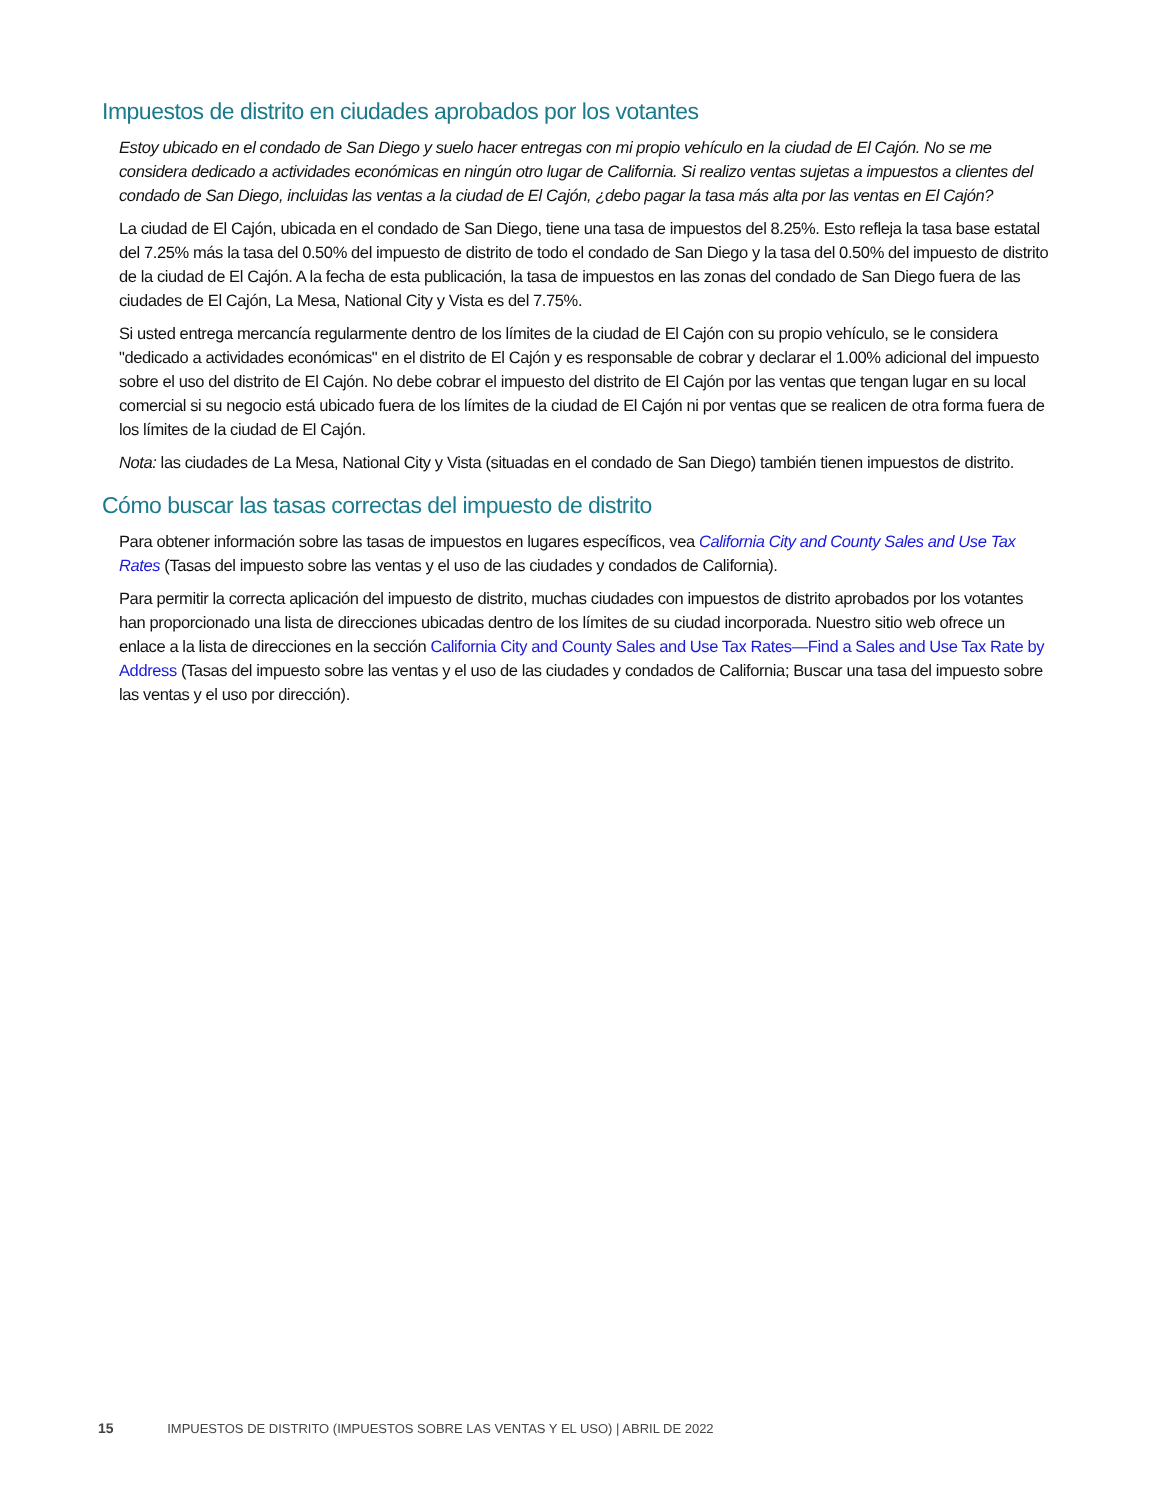Impuestos de distrito en ciudades aprobados por los votantes
Estoy ubicado en el condado de San Diego y suelo hacer entregas con mi propio vehículo en la ciudad de El Cajón. No se me considera dedicado a actividades económicas en ningún otro lugar de California. Si realizo ventas sujetas a impuestos a clientes del condado de San Diego, incluidas las ventas a la ciudad de El Cajón, ¿debo pagar la tasa más alta por las ventas en El Cajón?
La ciudad de El Cajón, ubicada en el condado de San Diego, tiene una tasa de impuestos del 8.25%. Esto refleja la tasa base estatal del 7.25% más la tasa del 0.50% del impuesto de distrito de todo el condado de San Diego y la tasa del 0.50% del impuesto de distrito de la ciudad de El Cajón. A la fecha de esta publicación, la tasa de impuestos en las zonas del condado de San Diego fuera de las ciudades de El Cajón, La Mesa, National City y Vista es del 7.75%.
Si usted entrega mercancía regularmente dentro de los límites de la ciudad de El Cajón con su propio vehículo, se le considera "dedicado a actividades económicas" en el distrito de El Cajón y es responsable de cobrar y declarar el 1.00% adicional del impuesto sobre el uso del distrito de El Cajón. No debe cobrar el impuesto del distrito de El Cajón por las ventas que tengan lugar en su local comercial si su negocio está ubicado fuera de los límites de la ciudad de El Cajón ni por ventas que se realicen de otra forma fuera de los límites de la ciudad de El Cajón.
Nota: las ciudades de La Mesa, National City y Vista (situadas en el condado de San Diego) también tienen impuestos de distrito.
Cómo buscar las tasas correctas del impuesto de distrito
Para obtener información sobre las tasas de impuestos en lugares específicos, vea California City and County Sales and Use Tax Rates (Tasas del impuesto sobre las ventas y el uso de las ciudades y condados de California).
Para permitir la correcta aplicación del impuesto de distrito, muchas ciudades con impuestos de distrito aprobados por los votantes han proporcionado una lista de direcciones ubicadas dentro de los límites de su ciudad incorporada. Nuestro sitio web ofrece un enlace a la lista de direcciones en la sección California City and County Sales and Use Tax Rates—Find a Sales and Use Tax Rate by Address (Tasas del impuesto sobre las ventas y el uso de las ciudades y condados de California; Buscar una tasa del impuesto sobre las ventas y el uso por dirección).
15 IMPUESTOS DE DISTRITO (IMPUESTOS SOBRE LAS VENTAS Y EL USO) | ABRIL DE 2022